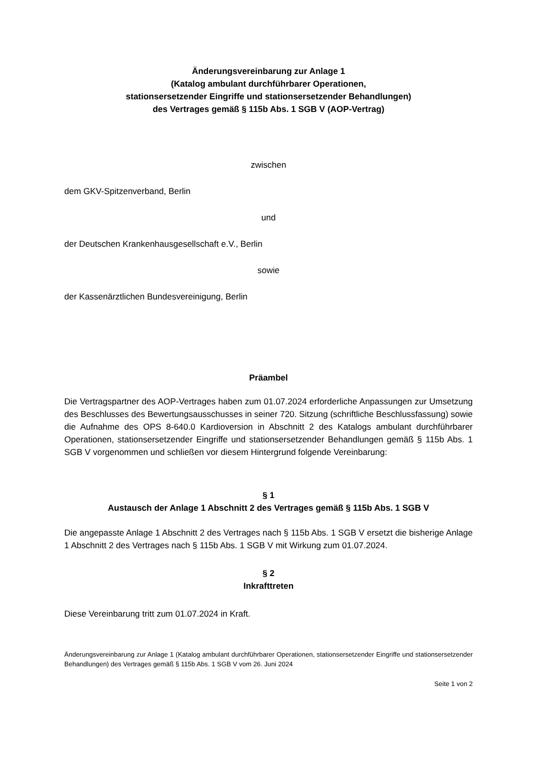Änderungsvereinbarung zur Anlage 1
(Katalog ambulant durchführbarer Operationen,
stationsersetzender Eingriffe und stationsersetzender Behandlungen)
des Vertrages gemäß § 115b Abs. 1 SGB V (AOP-Vertrag)
zwischen
dem GKV-Spitzenverband, Berlin
und
der Deutschen Krankenhausgesellschaft e.V., Berlin
sowie
der Kassenärztlichen Bundesvereinigung, Berlin
Präambel
Die Vertragspartner des AOP-Vertrages haben zum 01.07.2024 erforderliche Anpassungen zur Umsetzung des Beschlusses des Bewertungsausschusses in seiner 720. Sitzung (schriftliche Beschlussfassung) sowie die Aufnahme des OPS 8-640.0 Kardioversion in Abschnitt 2 des Katalogs ambulant durchführbarer Operationen, stationsersetzender Eingriffe und stationsersetzender Behandlungen gemäß § 115b Abs. 1 SGB V vorgenommen und schließen vor diesem Hintergrund folgende Vereinbarung:
§ 1
Austausch der Anlage 1 Abschnitt 2 des Vertrages gemäß § 115b Abs. 1 SGB V
Die angepasste Anlage 1 Abschnitt 2 des Vertrages nach § 115b Abs. 1 SGB V ersetzt die bisherige Anlage 1 Abschnitt 2 des Vertrages nach § 115b Abs. 1 SGB V mit Wirkung zum 01.07.2024.
§ 2
Inkrafttreten
Diese Vereinbarung tritt zum 01.07.2024 in Kraft.
Änderungsvereinbarung zur Anlage 1 (Katalog ambulant durchführbarer Operationen, stationsersetzender Eingriffe und stationsersetzender Behandlungen) des Vertrages gemäß § 115b Abs. 1 SGB V vom 26. Juni 2024
Seite 1 von 2